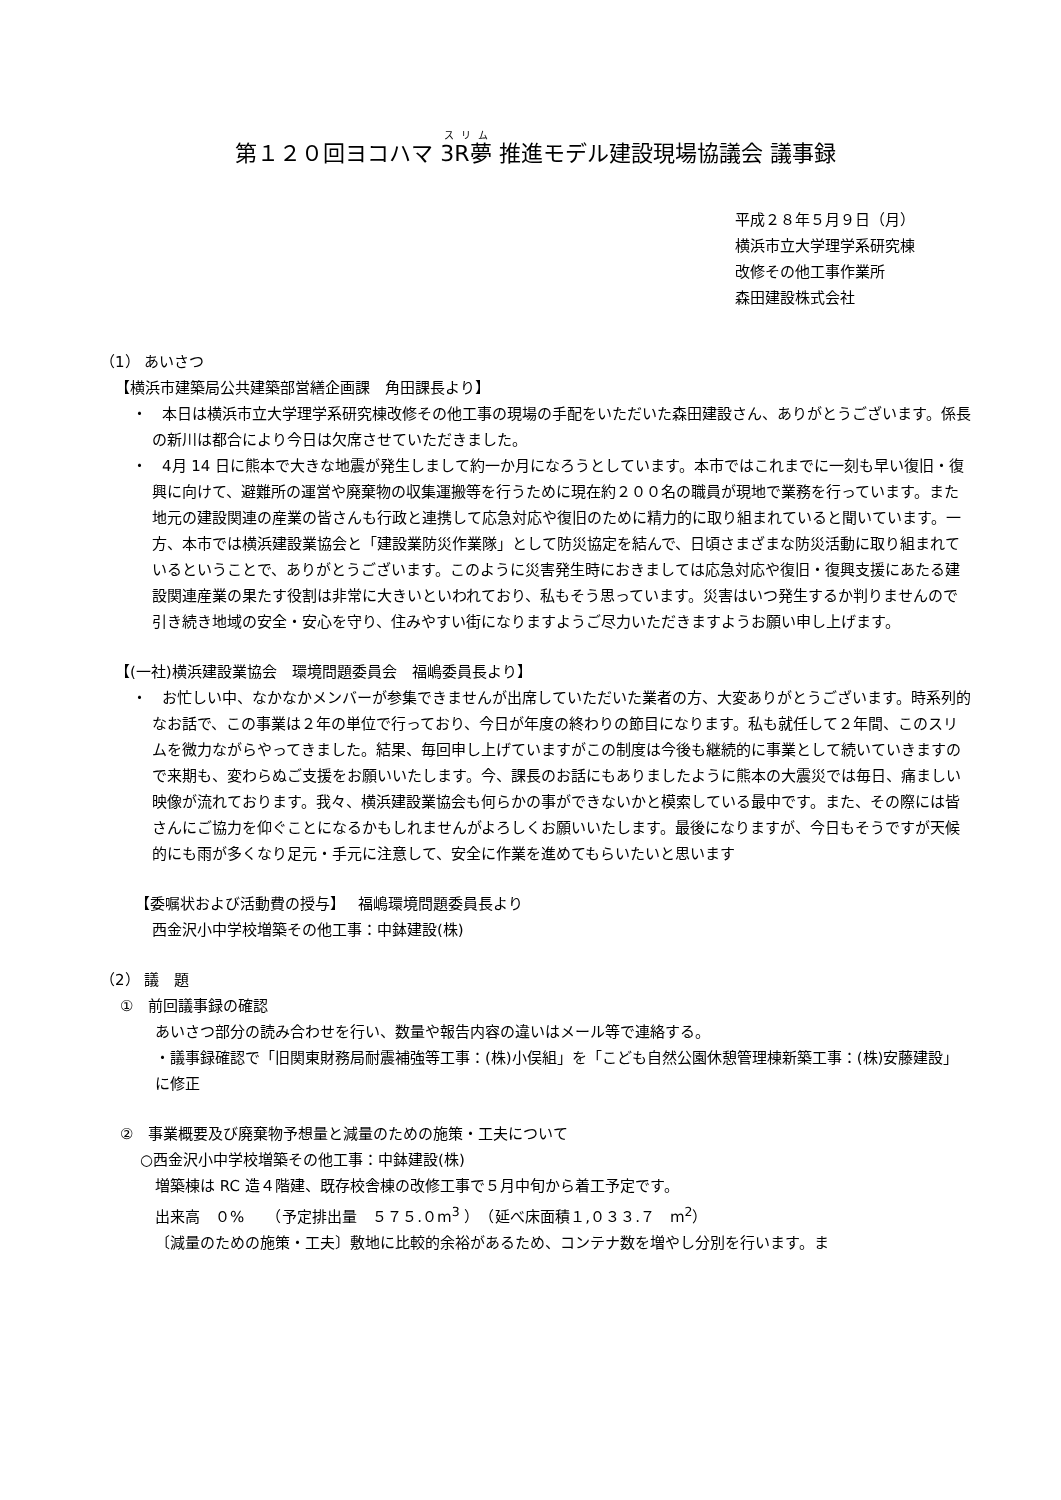第１２０回ヨコハマ 3R夢 推進モデル建設現場協議会 議事録
平成２８年５月９日（月）
横浜市立大学理学系研究棟
改修その他工事作業所
森田建設株式会社
（1） あいさつ
【横浜市建築局公共建築部営繕企画課　角田課長より】
・　本日は横浜市立大学理学系研究棟改修その他工事の現場の手配をいただいた森田建設さん、ありがとうございます。係長の新川は都合により今日は欠席させていただきました。
・　4月 14 日に熊本で大きな地震が発生しまして約一か月になろうとしています。本市ではこれまでに一刻も早い復旧・復興に向けて、避難所の運営や廃棄物の収集運搬等を行うために現在約２００名の職員が現地で業務を行っています。また地元の建設関連の産業の皆さんも行政と連携して応急対応や復旧のために精力的に取り組まれていると聞いています。一方、本市では横浜建設業協会と「建設業防災作業隊」として防災協定を結んで、日頃さまざまな防災活動に取り組まれているということで、ありがとうございます。このように災害発生時におきましては応急対応や復旧・復興支援にあたる建設関連産業の果たす役割は非常に大きいといわれており、私もそう思っています。災害はいつ発生するか判りませんので引き続き地域の安全・安心を守り、住みやすい街になりますようご尽力いただきますようお願い申し上げます。
【(一社)横浜建設業協会　環境問題委員会　福嶋委員長より】
・　お忙しい中、なかなかメンバーが参集できませんが出席していただいた業者の方、大変ありがとうございます。時系列的なお話で、この事業は２年の単位で行っており、今日が年度の終わりの節目になります。私も就任して２年間、このスリムを微力ながらやってきました。結果、毎回申し上げていますがこの制度は今後も継続的に事業として続いていきますので来期も、変わらぬご支援をお願いいたします。今、課長のお話にもありましたように熊本の大震災では毎日、痛ましい映像が流れております。我々、横浜建設業協会も何らかの事ができないかと模索している最中です。また、その際には皆さんにご協力を仰ぐことになるかもしれませんがよろしくお願いいたします。最後になりますが、今日もそうですが天候的にも雨が多くなり足元・手元に注意して、安全に作業を進めてもらいたいと思います
【委嘱状および活動費の授与】　 福嶋環境問題委員長より
西金沢小中学校増築その他工事：中鉢建設(株)
（2） 議　題
①　前回議事録の確認
あいさつ部分の読み合わせを行い、数量や報告内容の違いはメール等で連絡する。
・議事録確認で「旧関東財務局耐震補強等工事：(株)小俣組」を「こども自然公園休憩管理棟新築工事：(株)安藤建設」に修正
②　事業概要及び廃棄物予想量と減量のための施策・工夫について
○西金沢小中学校増築その他工事：中鉢建設(株)
増築棟は RC 造４階建、既存校舎棟の改修工事で５月中旬から着工予定です。
出来高　０%　　（予定排出量　５７５.０m<sup>3</sup> ）　（延べ床面積１,０３３.７　m<sup>2</sup>）
〔減量のための施策・工夫〕敷地に比較的余裕があるため、コンテナ数を増やし分別を行います。ま